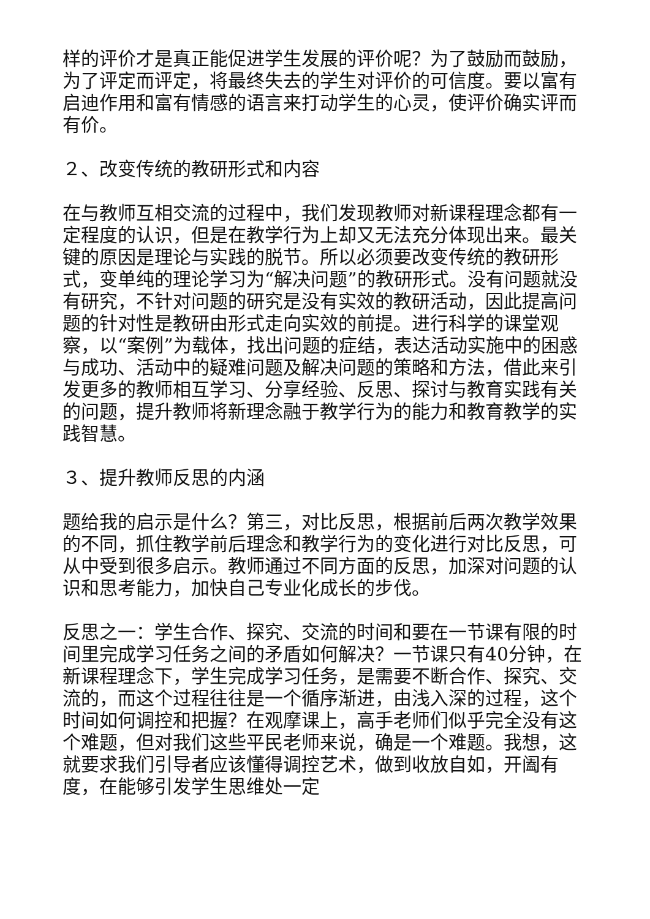样的评价才是真正能促进学生发展的评价呢？为了鼓励而鼓励，为了评定而评定，将最终失去的学生对评价的可信度。要以富有启迪作用和富有情感的语言来打动学生的心灵，使评价确实评而有价。
２、改变传统的教研形式和内容
在与教师互相交流的过程中，我们发现教师对新课程理念都有一定程度的认识，但是在教学行为上却又无法充分体现出来。最关键的原因是理论与实践的脱节。所以必须要改变传统的教研形式，变单纯的理论学习为“解决问题”的教研形式。没有问题就没有研究，不针对问题的研究是没有实效的教研活动，因此提高问题的针对性是教研由形式走向实效的前提。进行科学的课堂观察，以“案例”为载体，找出问题的症结，表达活动实施中的困惑与成功、活动中的疑难问题及解决问题的策略和方法，借此来引发更多的教师相互学习、分享经验、反思、探讨与教育实践有关的问题，提升教师将新理念融于教学行为的能力和教育教学的实践智慧。
３、提升教师反思的内涵
题给我的启示是什么？第三，对比反思，根据前后两次教学效果的不同，抓住教学前后理念和教学行为的变化进行对比反思，可从中受到很多启示。教师通过不同方面的反思，加深对问题的认识和思考能力，加快自己专业化成长的步伐。
反思之一：学生合作、探究、交流的时间和要在一节课有限的时间里完成学习任务之间的矛盾如何解决？一节课只有40分钟，在新课程理念下，学生完成学习任务，是需要不断合作、探究、交流的，而这个过程往往是一个循序渐进，由浅入深的过程，这个时间如何调控和把握？在观摩课上，高手老师们似乎完全没有这个难题，但对我们这些平民老师来说，确是一个难题。我想，这就要求我们引导者应该懂得调控艺术，做到收放自如，开阖有度，在能够引发学生思维处一定